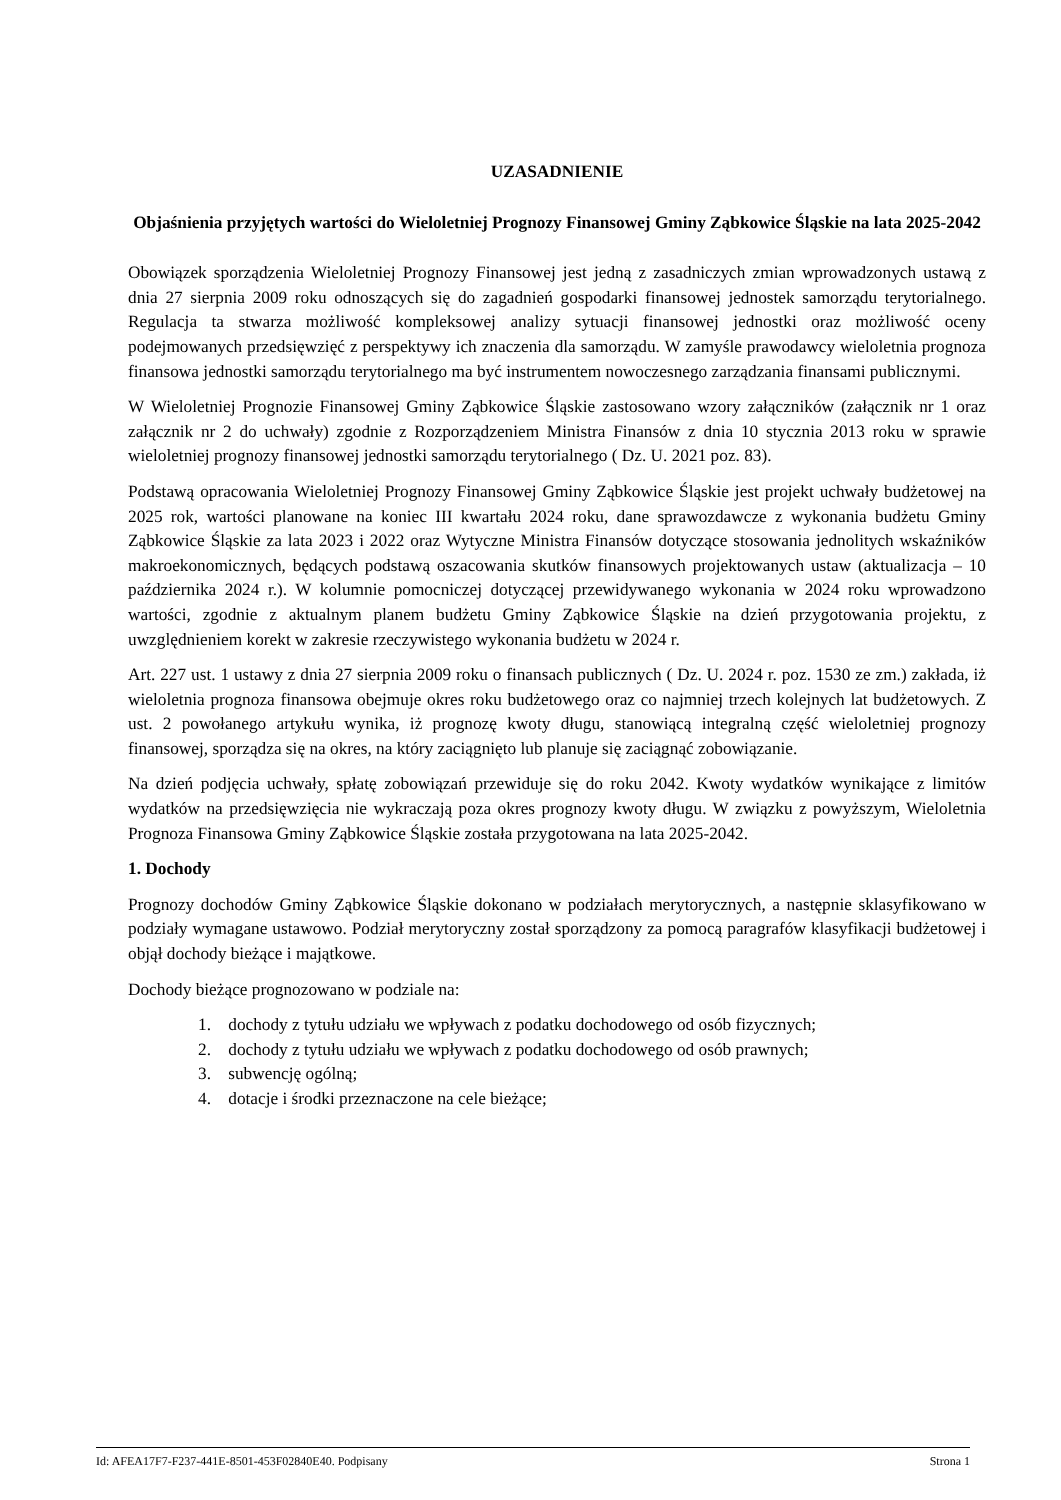UZASADNIENIE
Objaśnienia przyjętych wartości do Wieloletniej Prognozy Finansowej Gminy Ząbkowice Śląskie na lata 2025-2042
Obowiązek sporządzenia Wieloletniej Prognozy Finansowej jest jedną z zasadniczych zmian wprowadzonych ustawą z dnia 27 sierpnia 2009 roku odnoszących się do zagadnień gospodarki finansowej jednostek samorządu terytorialnego. Regulacja ta stwarza możliwość kompleksowej analizy sytuacji finansowej jednostki oraz możliwość oceny podejmowanych przedsięwzięć z perspektywy ich znaczenia dla samorządu. W zamyśle prawodawcy wieloletnia prognoza finansowa jednostki samorządu terytorialnego ma być instrumentem nowoczesnego zarządzania finansami publicznymi.
W Wieloletniej Prognozie Finansowej Gminy Ząbkowice Śląskie zastosowano wzory załączników (załącznik nr 1 oraz załącznik nr 2 do uchwały) zgodnie z Rozporządzeniem Ministra Finansów z dnia 10 stycznia 2013 roku w sprawie wieloletniej prognozy finansowej jednostki samorządu terytorialnego ( Dz. U. 2021 poz. 83).
Podstawą opracowania Wieloletniej Prognozy Finansowej Gminy Ząbkowice Śląskie jest projekt uchwały budżetowej na 2025 rok, wartości planowane na koniec III kwartału 2024 roku, dane sprawozdawcze z wykonania budżetu Gminy Ząbkowice Śląskie za lata 2023 i 2022 oraz Wytyczne Ministra Finansów dotyczące stosowania jednolitych wskaźników makroekonomicznych, będących podstawą oszacowania skutków finansowych projektowanych ustaw (aktualizacja – 10 października 2024 r.). W kolumnie pomocniczej dotyczącej przewidywanego wykonania w 2024 roku wprowadzono wartości, zgodnie z aktualnym planem budżetu Gminy Ząbkowice Śląskie na dzień przygotowania projektu, z uwzględnieniem korekt w zakresie rzeczywistego wykonania budżetu w 2024 r.
Art. 227 ust. 1 ustawy z dnia 27 sierpnia 2009 roku o finansach publicznych ( Dz. U. 2024 r. poz. 1530 ze zm.) zakłada, iż wieloletnia prognoza finansowa obejmuje okres roku budżetowego oraz co najmniej trzech kolejnych lat budżetowych. Z ust. 2 powołanego artykułu wynika, iż prognozę kwoty długu, stanowiącą integralną część wieloletniej prognozy finansowej, sporządza się na okres, na który zaciągnięto lub planuje się zaciągnąć zobowiązanie.
Na dzień podjęcia uchwały, spłatę zobowiązań przewiduje się do roku 2042. Kwoty wydatków wynikające z limitów wydatków na przedsięwzięcia nie wykraczają poza okres prognozy kwoty długu. W związku z powyższym, Wieloletnia Prognoza Finansowa Gminy Ząbkowice Śląskie została przygotowana na lata 2025-2042.
1. Dochody
Prognozy dochodów Gminy Ząbkowice Śląskie dokonano w podziałach merytorycznych, a następnie sklasyfikowano w podziały wymagane ustawowo. Podział merytoryczny został sporządzony za pomocą paragrafów klasyfikacji budżetowej i objął dochody bieżące i majątkowe.
Dochody bieżące prognozowano w podziale na:
1. dochody z tytułu udziału we wpływach z podatku dochodowego od osób fizycznych;
2. dochody z tytułu udziału we wpływach z podatku dochodowego od osób prawnych;
3. subwencję ogólną;
4. dotacje i środki przeznaczone na cele bieżące;
Id: AFEA17F7-F237-441E-8501-453F02840E40. Podpisany Strona 1